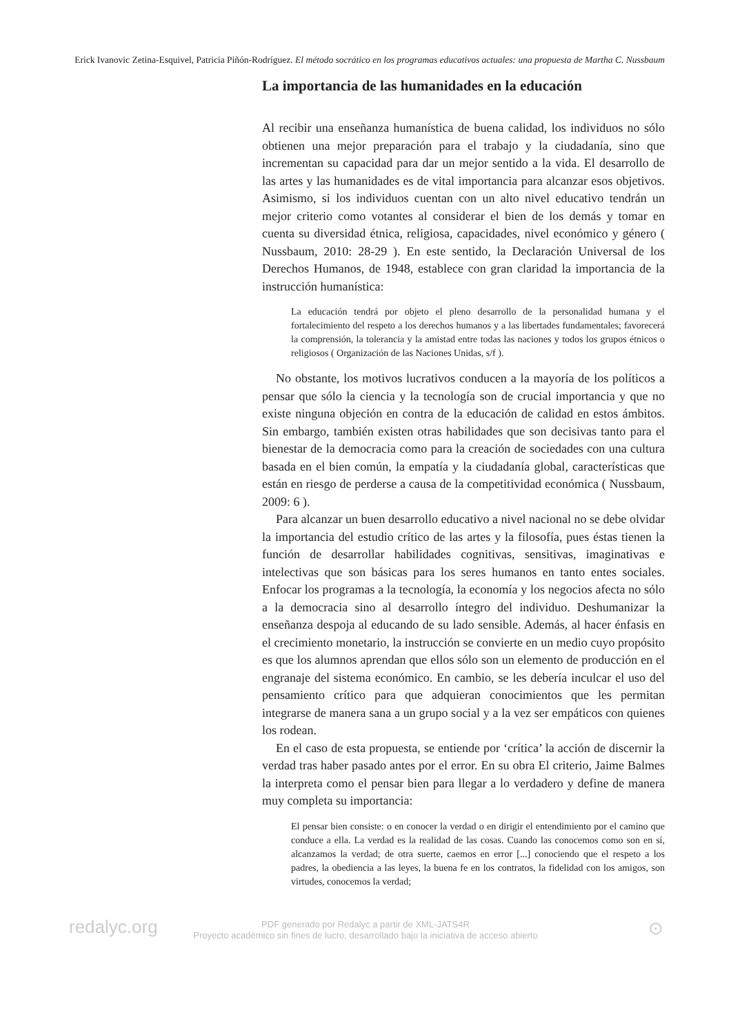Erick Ivanovic Zetina-Esquivel, Patricia Piñón-Rodríguez. El método socrático en los programas educativos actuales: una propuesta de Martha C. Nussbaum
La importancia de las humanidades en la educación
Al recibir una enseñanza humanística de buena calidad, los individuos no sólo obtienen una mejor preparación para el trabajo y la ciudadanía, sino que incrementan su capacidad para dar un mejor sentido a la vida. El desarrollo de las artes y las humanidades es de vital importancia para alcanzar esos objetivos. Asimismo, si los individuos cuentan con un alto nivel educativo tendrán un mejor criterio como votantes al considerar el bien de los demás y tomar en cuenta su diversidad étnica, religiosa, capacidades, nivel económico y género ( Nussbaum, 2010: 28-29 ). En este sentido, la Declaración Universal de los Derechos Humanos, de 1948, establece con gran claridad la importancia de la instrucción humanística:
La educación tendrá por objeto el pleno desarrollo de la personalidad humana y el fortalecimiento del respeto a los derechos humanos y a las libertades fundamentales; favorecerá la comprensión, la tolerancia y la amistad entre todas las naciones y todos los grupos étnicos o religiosos ( Organización de las Naciones Unidas, s/f ).
No obstante, los motivos lucrativos conducen a la mayoría de los políticos a pensar que sólo la ciencia y la tecnología son de crucial importancia y que no existe ninguna objeción en contra de la educación de calidad en estos ámbitos. Sin embargo, también existen otras habilidades que son decisivas tanto para el bienestar de la democracia como para la creación de sociedades con una cultura basada en el bien común, la empatía y la ciudadanía global, características que están en riesgo de perderse a causa de la competitividad económica ( Nussbaum, 2009: 6 ).
Para alcanzar un buen desarrollo educativo a nivel nacional no se debe olvidar la importancia del estudio crítico de las artes y la filosofía, pues éstas tienen la función de desarrollar habilidades cognitivas, sensitivas, imaginativas e intelectivas que son básicas para los seres humanos en tanto entes sociales. Enfocar los programas a la tecnología, la economía y los negocios afecta no sólo a la democracia sino al desarrollo íntegro del individuo. Deshumanizar la enseñanza despoja al educando de su lado sensible. Además, al hacer énfasis en el crecimiento monetario, la instrucción se convierte en un medio cuyo propósito es que los alumnos aprendan que ellos sólo son un elemento de producción en el engranaje del sistema económico. En cambio, se les debería inculcar el uso del pensamiento crítico para que adquieran conocimientos que les permitan integrarse de manera sana a un grupo social y a la vez ser empáticos con quienes los rodean.
En el caso de esta propuesta, se entiende por ‘crítica’ la acción de discernir la verdad tras haber pasado antes por el error. En su obra El criterio, Jaime Balmes la interpreta como el pensar bien para llegar a lo verdadero y define de manera muy completa su importancia:
El pensar bien consiste: o en conocer la verdad o en dirigir el entendimiento por el camino que conduce a ella. La verdad es la realidad de las cosas. Cuando las conocemos como son en sí, alcanzamos la verdad; de otra suerte, caemos en error [...] conociendo que el respeto a los padres, la obediencia a las leyes, la buena fe en los contratos, la fidelidad con los amigos, son virtudes, conocemos la verdad;
redalyc.org
PDF generado por Redalyc a partir de XML-JATS4R
Proyecto académico sin fines de lucro, desarrollado bajo la iniciativa de acceso abierto
⊙